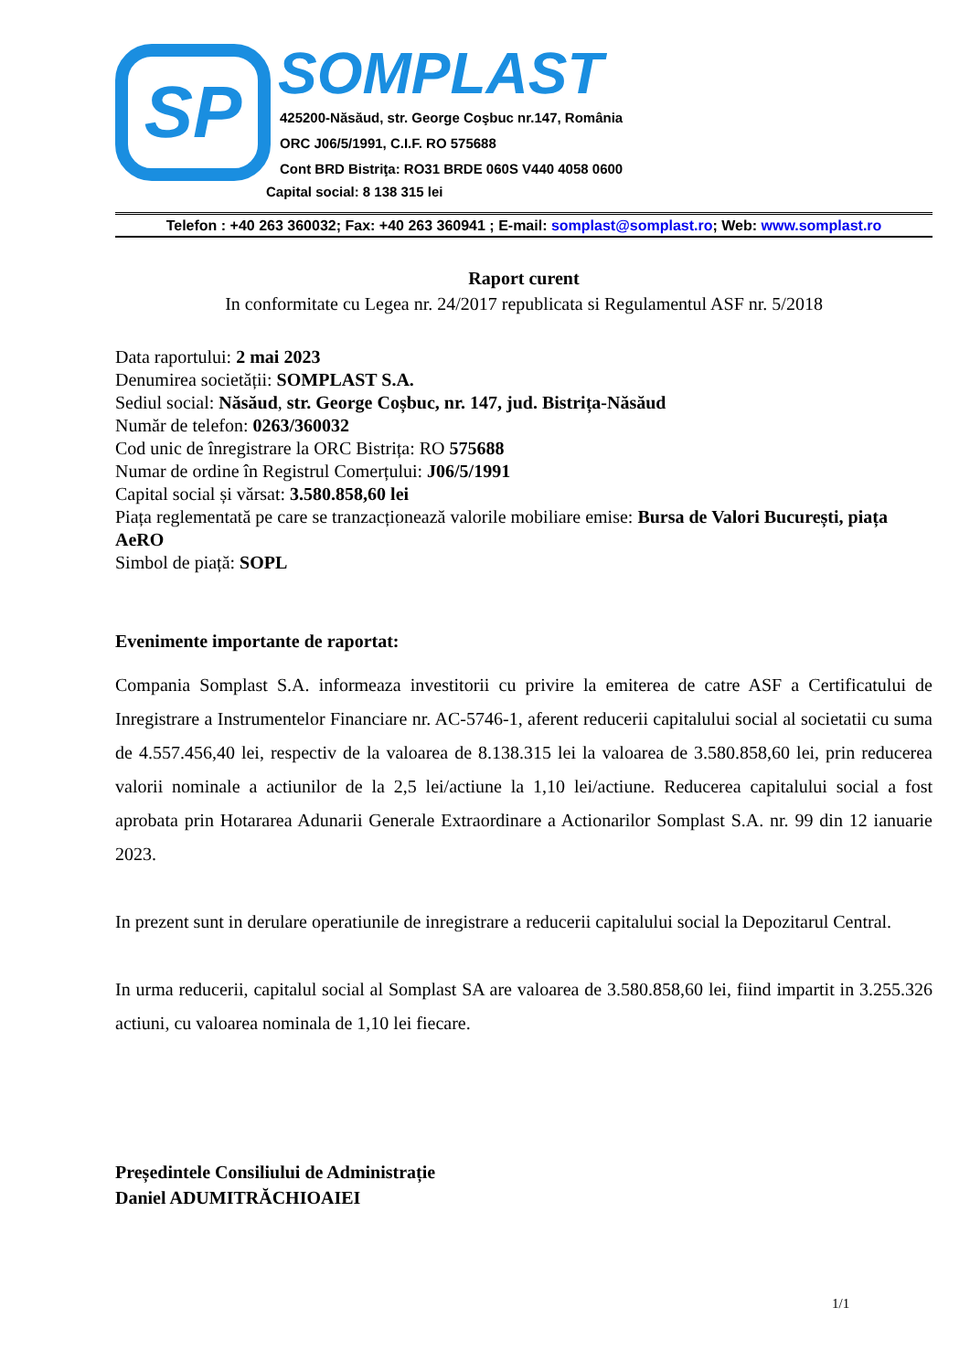SP
SOMPLAST
425200-Năsăud, str. George Coşbuc nr.147, România
ORC J06/5/1991, C.I.F. RO 575688
Cont BRD Bistriţa: RO31 BRDE 060S V440 4058 0600
Capital social: 8 138 315 lei
Telefon : +40 263 360032; Fax: +40 263 360941 ; E-mail: somplast@somplast.ro; Web: www.somplast.ro
Raport curent
In conformitate cu Legea nr. 24/2017 republicata si Regulamentul ASF nr. 5/2018
Data raportului: 2 mai 2023
Denumirea societății: SOMPLAST S.A.
Sediul social: Năsăud, str. George Coșbuc, nr. 147, jud. Bistrița-Năsăud
Număr de telefon: 0263/360032
Cod unic de înregistrare la ORC Bistrița: RO 575688
Numar de ordine în Registrul Comerțului: J06/5/1991
Capital social și vărsat: 3.580.858,60 lei
Piața reglementată pe care se tranzacționează valorile mobiliare emise: Bursa de Valori București, piața AeRO
Simbol de piață: SOPL
Evenimente importante de raportat:
Compania Somplast S.A. informeaza investitorii cu privire la emiterea de catre ASF a Certificatului de Inregistrare a Instrumentelor Financiare nr. AC-5746-1, aferent reducerii capitalului social al societatii cu suma de 4.557.456,40 lei, respectiv de la valoarea de 8.138.315 lei la valoarea de 3.580.858,60 lei, prin reducerea valorii nominale a actiunilor de la 2,5 lei/actiune la 1,10 lei/actiune. Reducerea capitalului social a fost aprobata prin Hotararea Adunarii Generale Extraordinare a Actionarilor Somplast S.A. nr. 99 din 12 ianuarie 2023.
In prezent sunt in derulare operatiunile de inregistrare a reducerii capitalului social la Depozitarul Central.
In urma reducerii, capitalul social al Somplast SA are valoarea de 3.580.858,60 lei, fiind impartit in 3.255.326 actiuni, cu valoarea nominala de 1,10 lei fiecare.
Președintele Consiliului de Administrație
Daniel ADUMITRĂCHIOAIEI
1/1